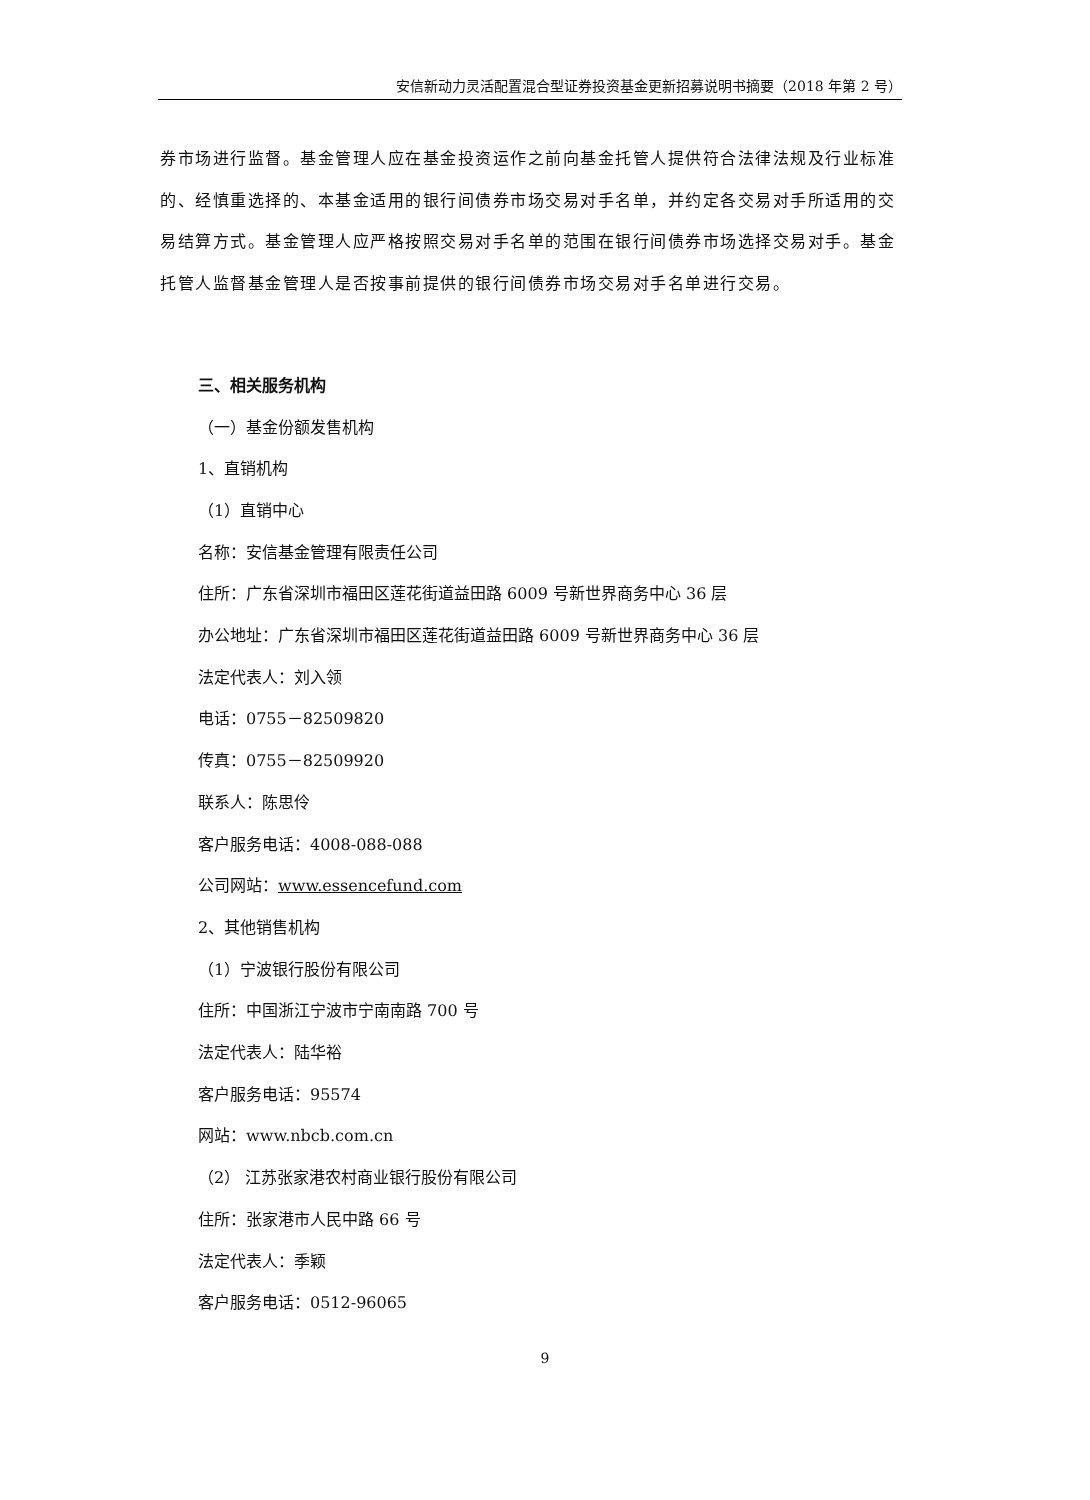安信新动力灵活配置混合型证券投资基金更新招募说明书摘要（2018 年第 2 号）
券市场进行监督。基金管理人应在基金投资运作之前向基金托管人提供符合法律法规及行业标准的、经慎重选择的、本基金适用的银行间债券市场交易对手名单，并约定各交易对手所适用的交易结算方式。基金管理人应严格按照交易对手名单的范围在银行间债券市场选择交易对手。基金托管人监督基金管理人是否按事前提供的银行间债券市场交易对手名单进行交易。
三、相关服务机构
（一）基金份额发售机构
1、直销机构
（1）直销中心
名称：安信基金管理有限责任公司
住所：广东省深圳市福田区莲花街道益田路 6009 号新世界商务中心 36 层
办公地址：广东省深圳市福田区莲花街道益田路 6009 号新世界商务中心 36 层
法定代表人：刘入领
电话：0755－82509820
传真：0755－82509920
联系人：陈思伶
客户服务电话：4008-088-088
公司网站：www.essencefund.com
2、其他销售机构
（1）宁波银行股份有限公司
住所：中国浙江宁波市宁南南路 700 号
法定代表人：陆华裕
客户服务电话：95574
网站：www.nbcb.com.cn
（2） 江苏张家港农村商业银行股份有限公司
住所：张家港市人民中路 66 号
法定代表人：季颖
客户服务电话：0512-96065
9